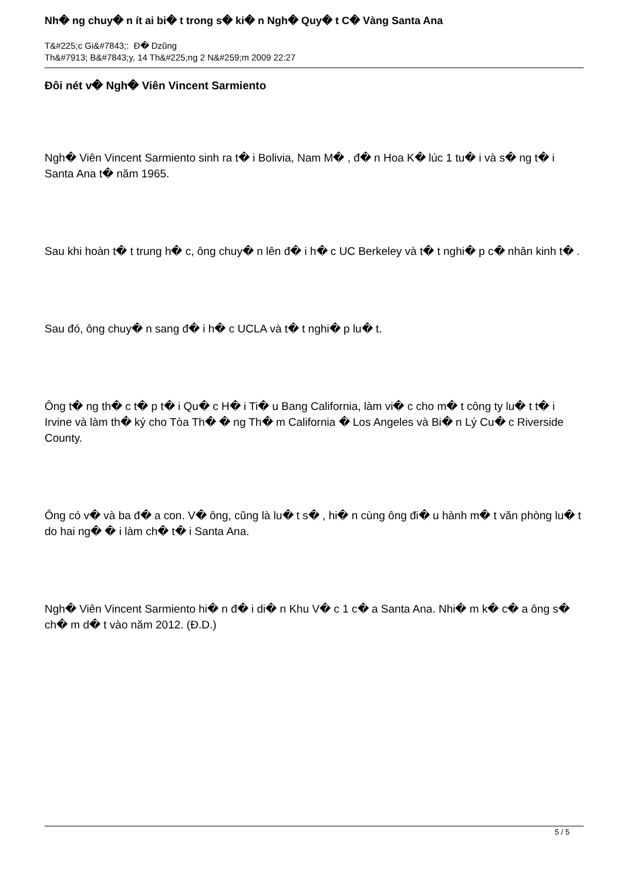Nh� ng chuy� n ít ai bi� t trong s� ki� n Ngh� Quy� t C� Vàng Santa Ana
T&#225;c Gi&#7843;: Đ� Dzũng
Th&#7913; B&#7843;y, 14 Th&#225;ng 2 N&#259;m 2009 22:27
Đôi nét v� Ngh� Viên Vincent Sarmiento
Ngh� Viên Vincent Sarmiento sinh ra t� i Bolivia, Nam M� , đ� n Hoa K� lúc 1 tu� i và s� ng t� i Santa Ana t� năm 1965.
Sau khi hoàn t� t trung h� c, ông chuy� n lên đ� i h� c UC Berkeley và t� t nghi� p c� nhân kinh t� .
Sau đó, ông chuy� n sang đ� i h� c UCLA và t� t nghi� p lu� t.
Ông t� ng th� c t� p t� i Qu� c H� i Ti� u Bang California, làm vi� c cho m� t công ty lu� t t� i Irvine và làm th� ký cho Tòa Th� � ng Th� m California � Los Angeles và Bi� n Lý Cu� c Riverside County.
Ông có v� và ba đ� a con. V� ông, cũng là lu� t s� , hi� n cùng ông đi� u hành m� t văn phòng lu� t do hai ng� � i làm ch� t� i Santa Ana.
Ngh� Viên Vincent Sarmiento hi� n đ� i di� n Khu V� c 1 c� a Santa Ana. Nhi� m k� c� a ông s� ch� m d� t vào năm 2012. (Đ.D.)
5 / 5